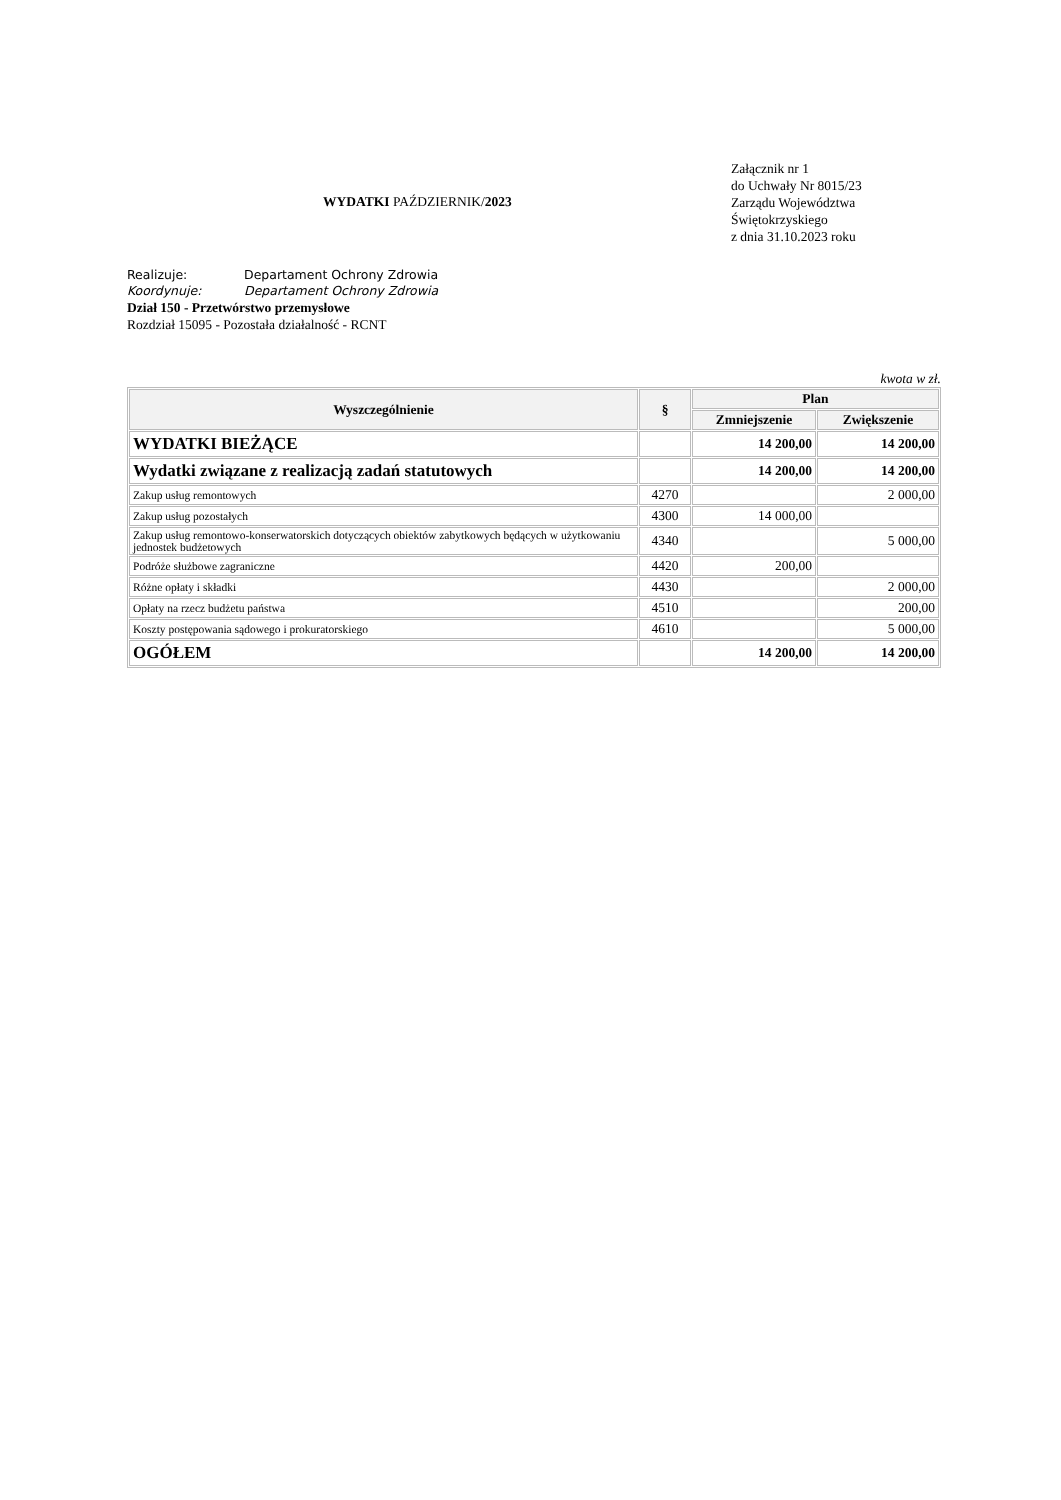WYDATKI PAŹDZIERNIK/2023
Załącznik nr 1
do Uchwały Nr 8015/23
Zarządu Województwa
Świętokrzyskiego
z dnia 31.10.2023 roku
Realizuje: Departament Ochrony Zdrowia
Koordynuje: Departament Ochrony Zdrowia
Dział 150 - Przetwórstwo przemysłowe
Rozdział 15095 - Pozostała działalność - RCNT
kwota w zł.
| Wyszczególnienie | § | Plan | |
| --- | --- | --- | --- |
| | | Zmniejszenie | Zwiększenie |
| WYDATKI BIEŻĄCE | | 14 200,00 | 14 200,00 |
| Wydatki związane z realizacją zadań statutowych | | 14 200,00 | 14 200,00 |
| Zakup usług remontowych | 4270 | | 2 000,00 |
| Zakup usług pozostałych | 4300 | 14 000,00 | |
| Zakup usług remontowo-konserwatorskich dotyczących obiektów zabytkowych będących w użytkowaniu jednostek budżetowych | 4340 | | 5 000,00 |
| Podróże służbowe zagraniczne | 4420 | 200,00 | |
| Różne opłaty i składki | 4430 | | 2 000,00 |
| Opłaty na rzecz budżetu państwa | 4510 | | 200,00 |
| Koszty postępowania sądowego i prokuratorskiego | 4610 | | 5 000,00 |
| OGÓŁEM | | 14 200,00 | 14 200,00 |